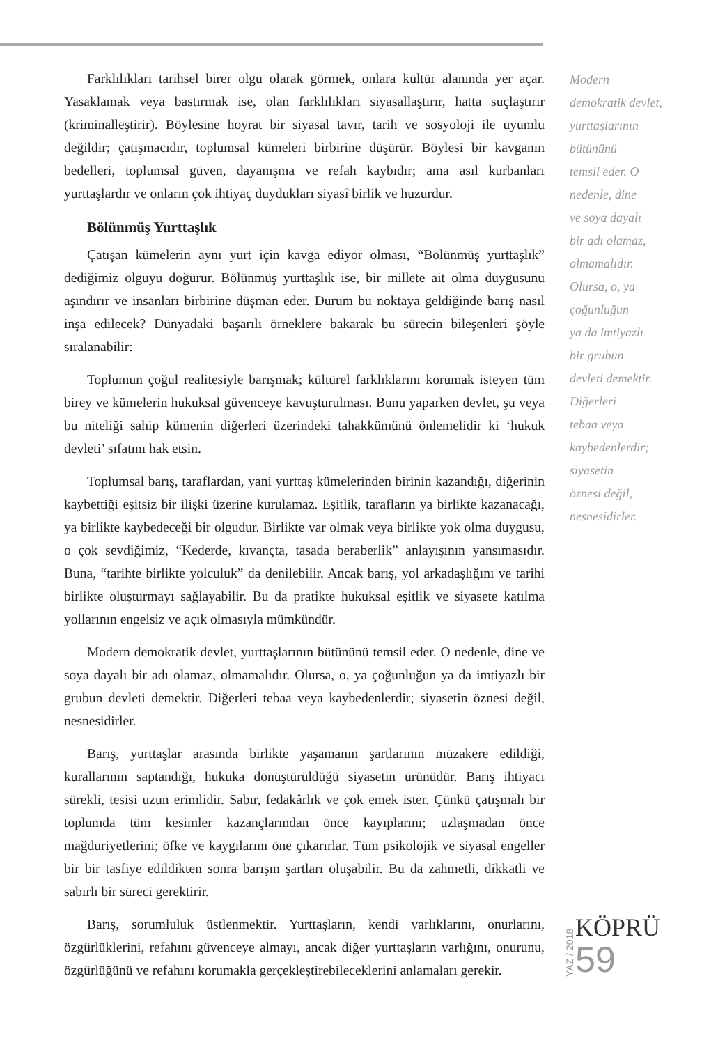Farklılıkları tarihsel birer olgu olarak görmek, onlara kültür alanında yer açar. Yasaklamak veya bastırmak ise, olan farklılıkları siyasallaştırır, hatta suçlaştırır (kriminalleştirir). Böylesine hoyrat bir siyasal tavır, tarih ve sosyoloji ile uyumlu değildir; çatışmacıdır, toplumsal kümeleri birbirine düşürür. Böylesi bir kavganın bedelleri, toplumsal güven, dayanışma ve refah kaybıdır; ama asıl kurbanları yurttaşlardır ve onların çok ihtiyaç duydukları siyasî birlik ve huzurdur.
Bölünmüş Yurttaşlık
Çatışan kümelerin aynı yurt için kavga ediyor olması, “Bölünmüş yurttaşlık” dediğimiz olguyu doğurur. Bölünmüş yurttaşlık ise, bir millete ait olma duygusunu aşındırır ve insanları birbirine düşman eder. Durum bu noktaya geldiğinde barış nasıl inşa edilecek? Dünyadaki başarılı örneklere bakarak bu sürecin bileşenleri şöyle sıralanabilir:
Toplumun çoğul realitesiyle barışmak; kültürel farklıklarını korumak isteyen tüm birey ve kümelerin hukuksal güvenceye kavuşturulması. Bunu yaparken devlet, şu veya bu niteliği sahip kümenin diğerleri üzerindeki tahakkümünü önlemelidir ki ‘hukuk devleti’ sıfatını hak etsin.
Toplumsal barış, taraflardan, yani yurttaş kümelerinden birinin kazandığı, diğerinin kaybettiği eşitsiz bir ilişki üzerine kurulamaz. Eşitlik, tarafların ya birlikte kazanacağı, ya birlikte kaybedeceği bir olgudur. Birlikte var olmak veya birlikte yok olma duygusu, o çok sevdiğimiz, “Kederde, kıvançta, tasada beraberlik” anlayışının yansımasıdır. Buna, “tarihte birlikte yolculuk” da denilebilir. Ancak barış, yol arkadaşlığını ve tarihi birlikte oluşturmayı sağlayabilir. Bu da pratikte hukuksal eşitlik ve siyasete katılma yollarının engelsiz ve açık olmasıyla mümkündür.
Modern demokratik devlet, yurttaşlarının bütününü temsil eder. O nedenle, dine ve soya dayalı bir adı olamaz, olmamalıdır. Olursa, o, ya çoğunluğun ya da imtiyazlı bir grubun devleti demektir. Diğerleri tebaa veya kaybedenlerdir; siyasetin öznesi değil, nesnesidirler.
Barış, yurttaşlar arasında birlikte yaşamanın şartlarının müzakere edildiği, kurallarının saptandığı, hukuka dönüştürüldüğü siyasetin ürünüdür. Barış ihtiyacı sürekli, tesisi uzun erimlidir. Sabır, fedakârlık ve çok emek ister. Çünkü çatışmalı bir toplumda tüm kesimler kazançlarından önce kayıplarını; uzlaşmadan önce mağduriyetlerini; öfke ve kaygılarını öne çıkarırlar. Tüm psikolojik ve siyasal engeller bir bir tasfiye edildikten sonra barışın şartları oluşabilir. Bu da zahmetli, dikkatli ve sabırlı bir süreci gerektirir.
Barış, sorumluluk üstlenmektir. Yurttaşların, kendi varlıklarını, onurlarını, özgürlüklerini, refahını güvenceye almayı, ancak diğer yurttaşların varlığını, onurunu, özgürlüğünü ve refahını korumakla gerçekleştirebileceklerini anlamaları gerekir.
Modern
demokratik devlet,
yurttaşlarının
bütününü
temsil eder. O
nedenle, dine
ve soya dayalı
bir adı olamaz,
olmamalıdır.
Olursa, o, ya
çoğunluğun
ya da imtiyazlı
bir grubun
devleti demektir.
Diğerleri
tebaa veya
kaybedenlerdir;
siyasetin
öznesi değil,
nesnesidirler.
YAZ / 2018
KÖPRÜ
59